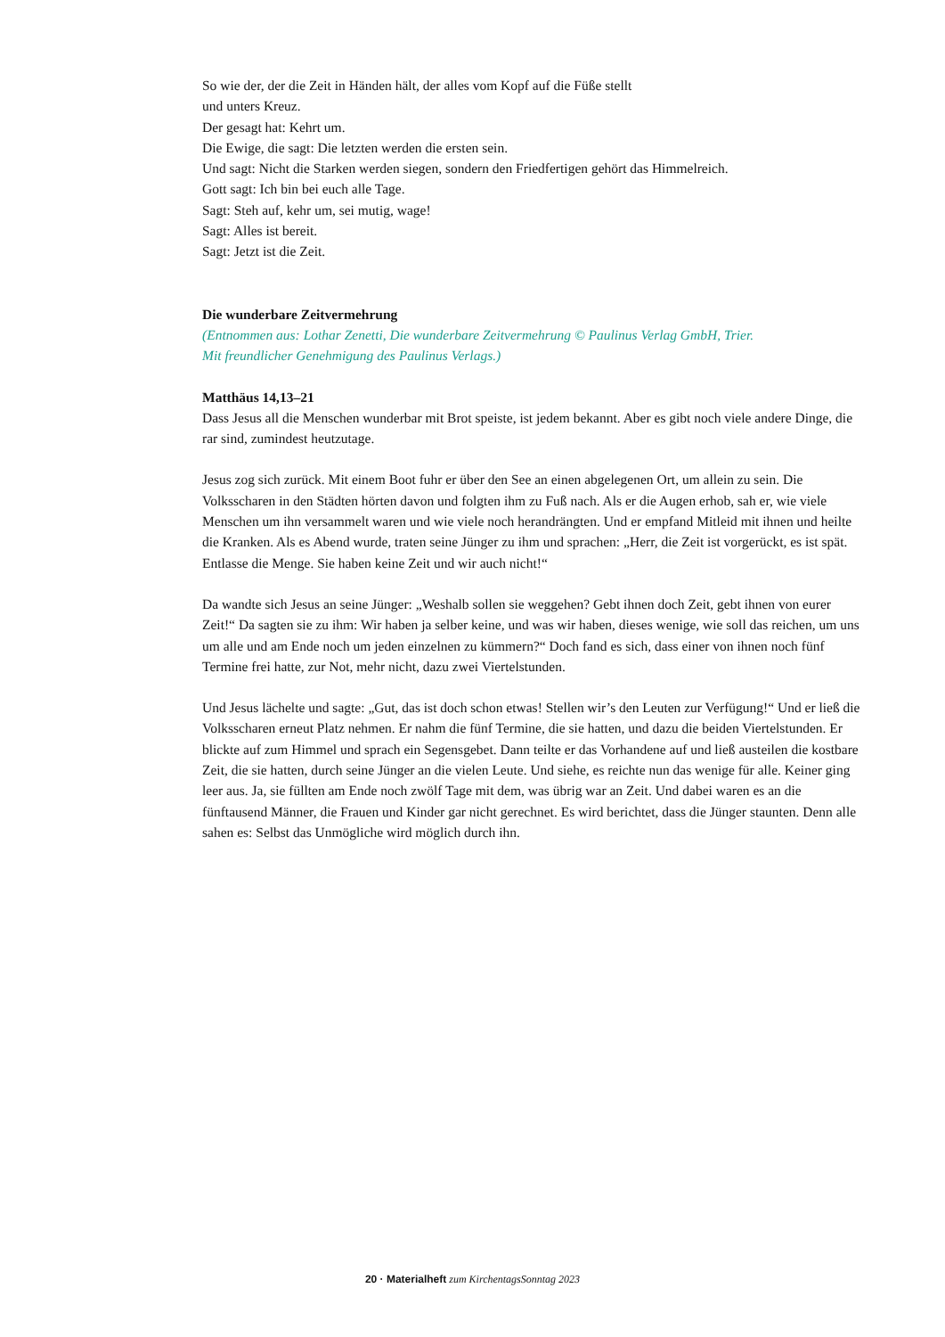So wie der, der die Zeit in Händen hält, der alles vom Kopf auf die Füße stellt
und unters Kreuz.
Der gesagt hat: Kehrt um.
Die Ewige, die sagt: Die letzten werden die ersten sein.
Und sagt: Nicht die Starken werden siegen, sondern den Friedfertigen gehört das Himmelreich.
Gott sagt: Ich bin bei euch alle Tage.
Sagt: Steh auf, kehr um, sei mutig, wage!
Sagt: Alles ist bereit.
Sagt: Jetzt ist die Zeit.
Die wunderbare Zeitvermehrung
(Entnommen aus: Lothar Zenetti, Die wunderbare Zeitvermehrung © Paulinus Verlag GmbH, Trier.
Mit freundlicher Genehmigung des Paulinus Verlags.)
Matthäus 14,13–21
Dass Jesus all die Menschen wunderbar mit Brot speiste, ist jedem bekannt. Aber es gibt noch viele andere Dinge, die rar sind, zumindest heutzutage.
Jesus zog sich zurück. Mit einem Boot fuhr er über den See an einen abgelegenen Ort, um allein zu sein. Die Volksscharen in den Städten hörten davon und folgten ihm zu Fuß nach. Als er die Augen erhob, sah er, wie viele Menschen um ihn versammelt waren und wie viele noch herandrängten. Und er empfand Mitleid mit ihnen und heilte die Kranken. Als es Abend wurde, traten seine Jünger zu ihm und sprachen: „Herr, die Zeit ist vorgerückt, es ist spät. Entlasse die Menge. Sie haben keine Zeit und wir auch nicht!“
Da wandte sich Jesus an seine Jünger: „Weshalb sollen sie weggehen? Gebt ihnen doch Zeit, gebt ihnen von eurer Zeit!“ Da sagten sie zu ihm: Wir haben ja selber keine, und was wir haben, dieses wenige, wie soll das reichen, um uns um alle und am Ende noch um jeden einzelnen zu kümmern?“ Doch fand es sich, dass einer von ihnen noch fünf Termine frei hatte, zur Not, mehr nicht, dazu zwei Viertelstunden.
Und Jesus lächelte und sagte: „Gut, das ist doch schon etwas! Stellen wir’s den Leuten zur Verfügung!“ Und er ließ die Volksscharen erneut Platz nehmen. Er nahm die fünf Termine, die sie hatten, und dazu die beiden Viertelstunden. Er blickte auf zum Himmel und sprach ein Segensgebet. Dann teilte er das Vorhandene auf und ließ austeilen die kostbare Zeit, die sie hatten, durch seine Jünger an die vielen Leute. Und siehe, es reichte nun das wenige für alle. Keiner ging leer aus. Ja, sie füllten am Ende noch zwölf Tage mit dem, was übrig war an Zeit. Und dabei waren es an die fünftausend Männer, die Frauen und Kinder gar nicht gerechnet. Es wird berichtet, dass die Jünger staunten. Denn alle sahen es: Selbst das Unmögliche wird möglich durch ihn.
20 · Materialheft zum KirchentagsSonntag 2023